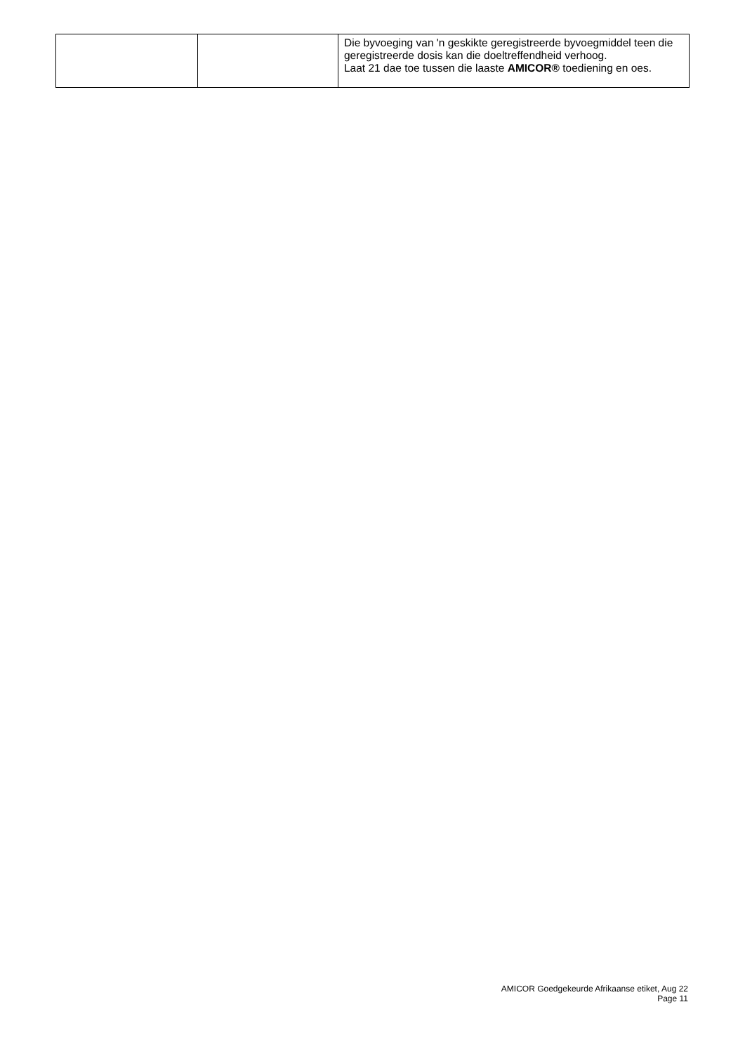| | | Die byvoeging van 'n geskikte geregistreerde byvoegmiddel teen die geregistreerde dosis kan die doeltreffendheid verhoog. Laat 21 dae toe tussen die laaste AMICOR® toediening en oes. |
AMICOR Goedgekeurde Afrikaanse etiket, Aug 22
Page 11